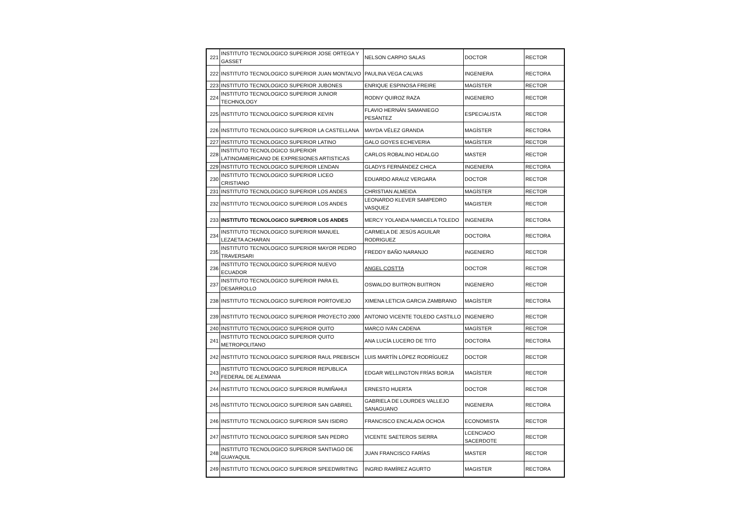| 221 | INSTITUTO TECNOLOGICO SUPERIOR JOSE ORTEGA Y GASSET | NELSON CARPIO SALAS | DOCTOR | RECTOR |
| 222 | INSTITUTO TECNOLOGICO SUPERIOR JUAN MONTALVO | PAULINA VEGA CALVAS | INGENIERA | RECTORA |
| 223 | INSTITUTO TECNOLOGICO SUPERIOR JUBONES | ENRIQUE ESPINOSA FREIRE | MAGÍSTER | RECTOR |
| 224 | INSTITUTO TECNOLOGICO SUPERIOR JUNIOR TECHNOLOGY | RODNY QUIROZ RAZA | INGENIERO | RECTOR |
| 225 | INSTITUTO TECNOLOGICO SUPERIOR KEVIN | FLAVIO HERNÁN SAMANIEGO PESÀNTEZ | ESPECIALISTA | RECTOR |
| 226 | INSTITUTO TECNOLOGICO SUPERIOR LA CASTELLANA | MAYDA VÉLEZ GRANDA | MAGÍSTER | RECTORA |
| 227 | INSTITUTO TECNOLOGICO SUPERIOR LATINO | GALO GOYES ECHEVERIA | MAGÍSTER | RECTOR |
| 228 | INSTITUTO TECNOLOGICO SUPERIOR LATINOAMERICANO DE EXPRESIONES ARTISTICAS | CARLOS ROBALINO HIDALGO | MASTER | RECTOR |
| 229 | INSTITUTO TECNOLOGICO SUPERIOR LENDAN | GLADYS FERNÁNDEZ CHICA | INGENIERA | RECTORA |
| 230 | INSTITUTO TECNOLOGICO SUPERIOR LICEO CRISTIANO | EDUARDO ARAUZ VERGARA | DOCTOR | RECTOR |
| 231 | INSTITUTO TECNOLOGICO SUPERIOR LOS ANDES | CHRISTIAN ALMEIDA | MAGÍSTER | RECTOR |
| 232 | INSTITUTO TECNOLOGICO SUPERIOR LOS ANDES | LEONARDO KLEVER SAMPEDRO VASQUEZ | MAGISTER | RECTOR |
| 233 | INSTITUTO TECNOLOGICO SUPERIOR LOS ANDES | MERCY YOLANDA NAMICELA TOLEDO | INGENIERA | RECTORA |
| 234 | INSTITUTO TECNOLOGICO SUPERIOR MANUEL LEZAETA ACHARAN | CARMELA DE JESÚS AGUILAR RODRIGUEZ | DOCTORA | RECTORA |
| 235 | INSTITUTO TECNOLOGICO SUPERIOR MAYOR PEDRO TRAVERSARI | FREDDY BAÑO NARANJO | INGENIERO | RECTOR |
| 236 | INSTITUTO TECNOLOGICO SUPERIOR NUEVO ECUADOR | ANGEL COSTTA | DOCTOR | RECTOR |
| 237 | INSTITUTO TECNOLOGICO SUPERIOR PARA EL DESARROLLO | OSWALDO BUITRON BUITRON | INGENIERO | RECTOR |
| 238 | INSTITUTO TECNOLOGICO SUPERIOR PORTOVIEJO | XIMENA LETICIA GARCIA ZAMBRANO | MAGÍSTER | RECTORA |
| 239 | INSTITUTO TECNOLOGICO SUPERIOR PROYECTO 2000 | ANTONIO VICENTE TOLEDO CASTILLO | INGENIERO | RECTOR |
| 240 | INSTITUTO TECNOLOGICO SUPERIOR QUITO | MARCO IVÁN CADENA | MAGÍSTER | RECTOR |
| 241 | INSTITUTO TECNOLOGICO SUPERIOR QUITO METROPOLITANO | ANA LUCÍA LUCERO DE TITO | DOCTORA | RECTORA |
| 242 | INSTITUTO TECNOLOGICO SUPERIOR RAUL PREBISCH | LUIS MARTÍN LÓPEZ RODRÍGUEZ | DOCTOR | RECTOR |
| 243 | INSTITUTO TECNOLOGICO SUPERIOR REPUBLICA FEDERAL DE ALEMANIA | EDGAR WELLINGTON FRÌAS BORJA | MAGÍSTER | RECTOR |
| 244 | INSTITUTO TECNOLOGICO SUPERIOR RUMIÑAHUI | ERNESTO HUERTA | DOCTOR | RECTOR |
| 245 | INSTITUTO TECNOLOGICO SUPERIOR SAN GABRIEL | GABRIELA DE LOURDES VALLEJO SANAGUANO | INGENIERA | RECTORA |
| 246 | INSTITUTO TECNOLOGICO SUPERIOR SAN ISIDRO | FRANCISCO ENCALADA OCHOA | ECONOMISTA | RECTOR |
| 247 | INSTITUTO TECNOLOGICO SUPERIOR SAN PEDRO | VICENTE SAETEROS SIERRA | LCENCIADO SACERDOTE | RECTOR |
| 248 | INSTITUTO TECNOLOGICO SUPERIOR SANTIAGO DE GUAYAQUIL | JUAN FRANCISCO FARÍAS | MASTER | RECTOR |
| 249 | INSTITUTO TECNOLOGICO SUPERIOR SPEEDWRITING | INGRID RAMÍREZ AGURTO | MAGISTER | RECTORA |